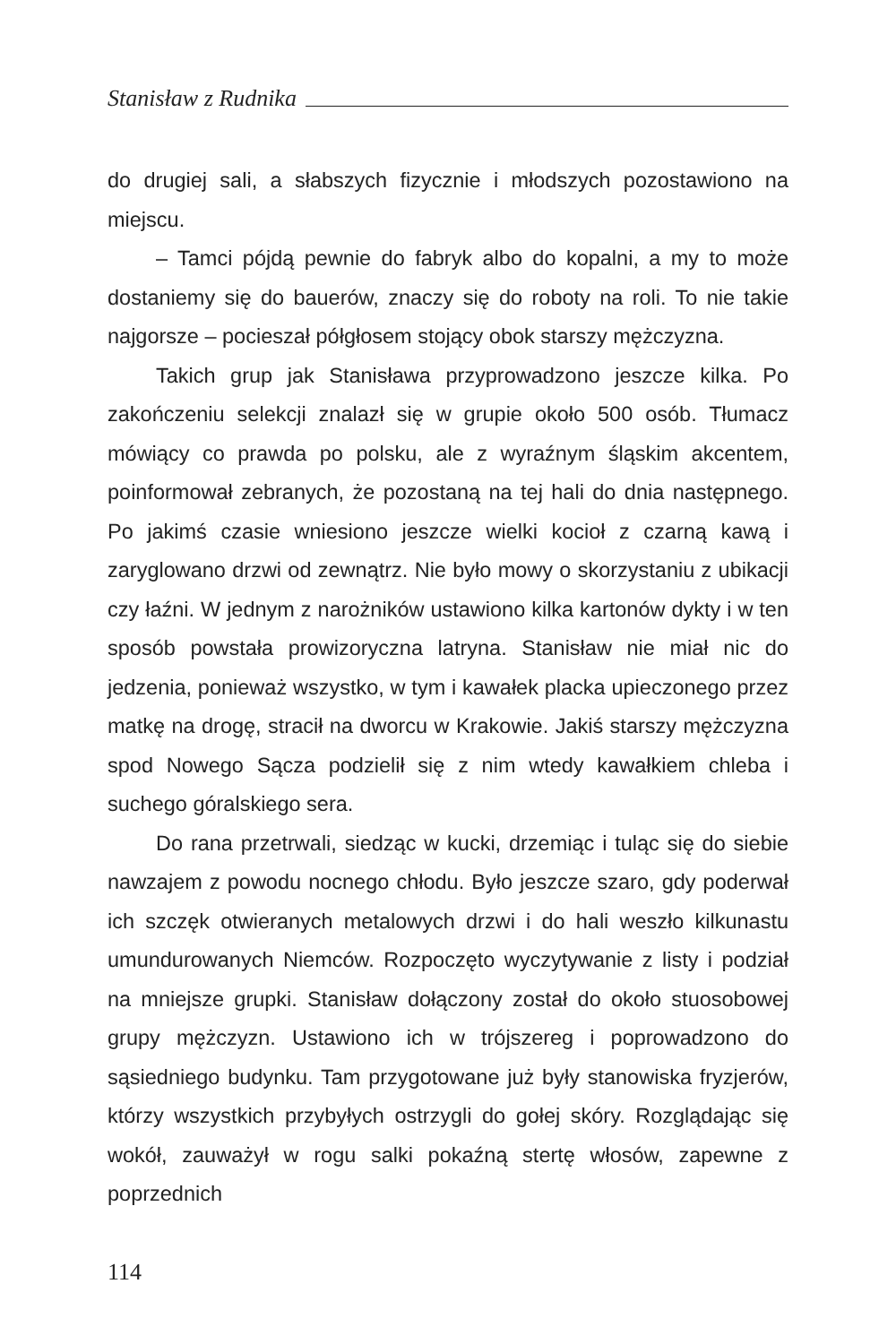Stanisław z Rudnika
do drugiej sali, a słabszych fizycznie i młodszych pozostawiono na miejscu.
– Tamci pójdą pewnie do fabryk albo do kopalni, a my to może dostaniemy się do bauerów, znaczy się do roboty na roli. To nie takie najgorsze – pocieszał półgłosem stojący obok starszy mężczyzna.
Takich grup jak Stanisława przyprowadzono jeszcze kilka. Po zakończeniu selekcji znalazł się w grupie około 500 osób. Tłumacz mówiący co prawda po polsku, ale z wyraźnym śląskim akcentem, poinformował zebranych, że pozostaną na tej hali do dnia następnego. Po jakimś czasie wniesiono jeszcze wielki kocioł z czarną kawą i zaryglowano drzwi od zewnątrz. Nie było mowy o skorzystaniu z ubikacji czy łaźni. W jednym z narożników ustawiono kilka kartonów dykty i w ten sposób powstała prowizoryczna latryna. Stanisław nie miał nic do jedzenia, ponieważ wszystko, w tym i kawałek placka upieczonego przez matkę na drogę, stracił na dworcu w Krakowie. Jakiś starszy mężczyzna spod Nowego Sącza podzielił się z nim wtedy kawałkiem chleba i suchego góralskiego sera.
Do rana przetrwali, siedząc w kucki, drzemiąc i tuląc się do siebie nawzajem z powodu nocnego chłodu. Było jeszcze szaro, gdy poderwał ich szczęk otwieranych metalowych drzwi i do hali weszło kilkunastu umundurowanych Niemców. Rozpoczęto wyczytywanie z listy i podział na mniejsze grupki. Stanisław dołączony został do około stuosobowej grupy mężczyzn. Ustawiono ich w trójszereg i poprowadzono do sąsiedniego budynku. Tam przygotowane już były stanowiska fryzjerów, którzy wszystkich przybyłych ostrzygli do gołej skóry. Rozglądając się wokół, zauważył w rogu salki pokaźną stertę włosów, zapewne z poprzednich
114